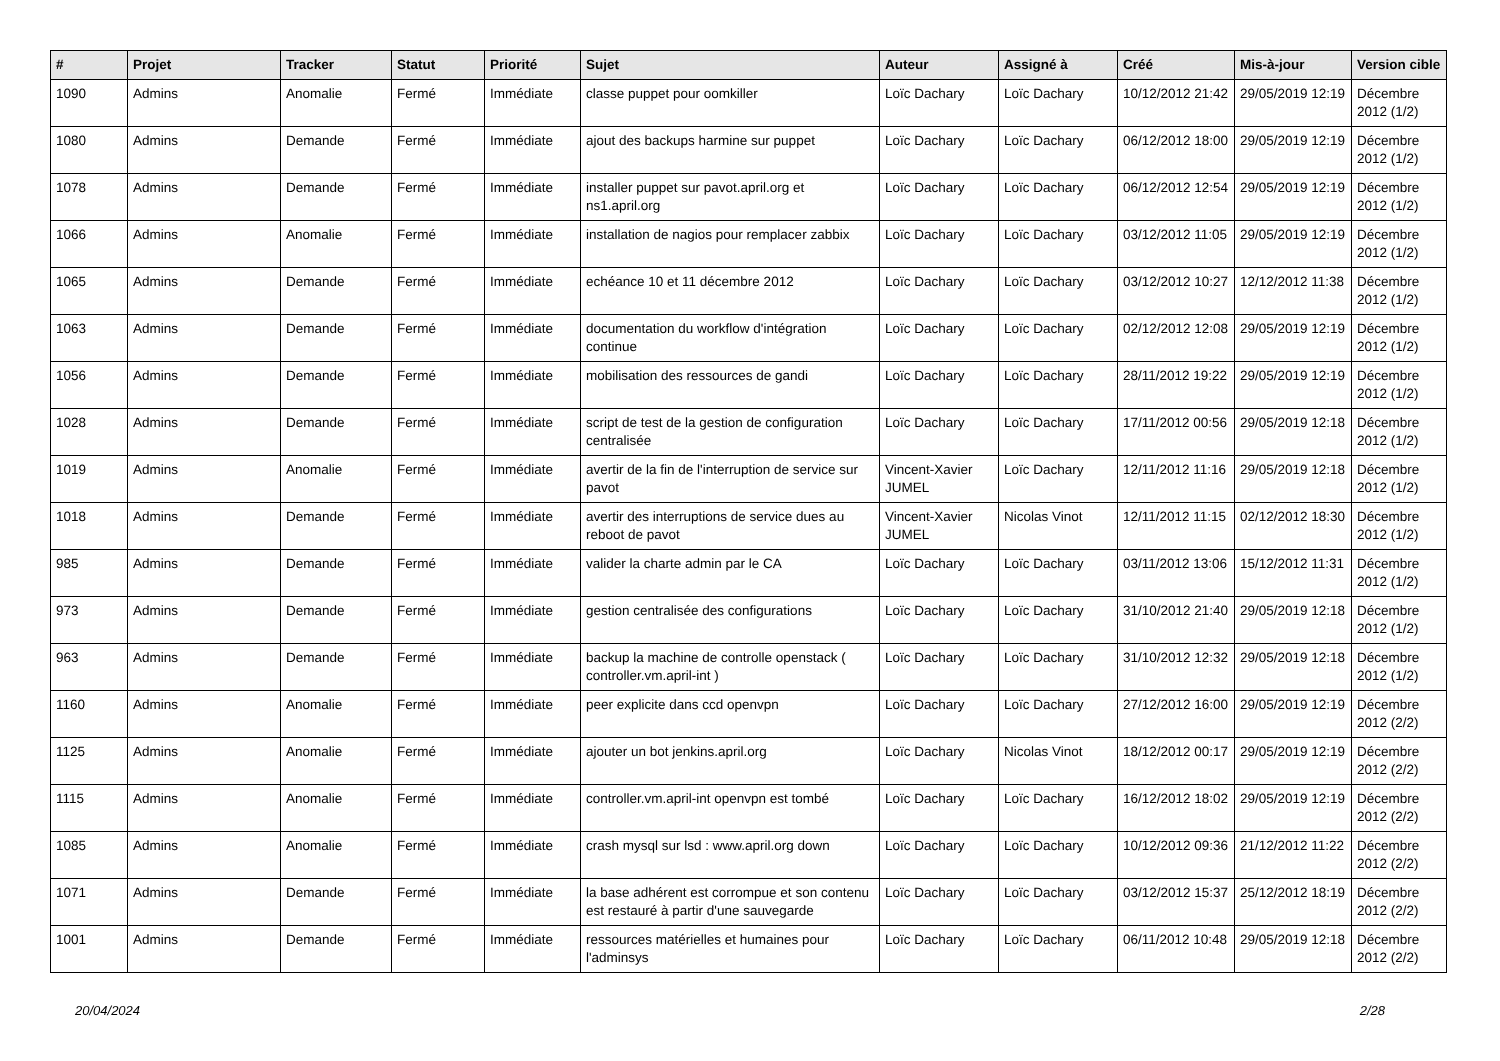| # | Projet | Tracker | Statut | Priorité | Sujet | Auteur | Assigné à | Créé | Mis-à-jour | Version cible |
| --- | --- | --- | --- | --- | --- | --- | --- | --- | --- | --- |
| 1090 | Admins | Anomalie | Fermé | Immédiate | classe puppet pour oomkiller | Loïc Dachary | Loïc Dachary | 10/12/2012 21:42 | 29/05/2019 12:19 | Décembre 2012 (1/2) |
| 1080 | Admins | Demande | Fermé | Immédiate | ajout des backups harmine sur puppet | Loïc Dachary | Loïc Dachary | 06/12/2012 18:00 | 29/05/2019 12:19 | Décembre 2012 (1/2) |
| 1078 | Admins | Demande | Fermé | Immédiate | installer puppet sur pavot.april.org et ns1.april.org | Loïc Dachary | Loïc Dachary | 06/12/2012 12:54 | 29/05/2019 12:19 | Décembre 2012 (1/2) |
| 1066 | Admins | Anomalie | Fermé | Immédiate | installation de nagios pour remplacer zabbix | Loïc Dachary | Loïc Dachary | 03/12/2012 11:05 | 29/05/2019 12:19 | Décembre 2012 (1/2) |
| 1065 | Admins | Demande | Fermé | Immédiate | echéance 10 et 11 décembre 2012 | Loïc Dachary | Loïc Dachary | 03/12/2012 10:27 | 12/12/2012 11:38 | Décembre 2012 (1/2) |
| 1063 | Admins | Demande | Fermé | Immédiate | documentation du workflow d'intégration continue | Loïc Dachary | Loïc Dachary | 02/12/2012 12:08 | 29/05/2019 12:19 | Décembre 2012 (1/2) |
| 1056 | Admins | Demande | Fermé | Immédiate | mobilisation des ressources de gandi | Loïc Dachary | Loïc Dachary | 28/11/2012 19:22 | 29/05/2019 12:19 | Décembre 2012 (1/2) |
| 1028 | Admins | Demande | Fermé | Immédiate | script de test de la gestion de configuration centralisée | Loïc Dachary | Loïc Dachary | 17/11/2012 00:56 | 29/05/2019 12:18 | Décembre 2012 (1/2) |
| 1019 | Admins | Anomalie | Fermé | Immédiate | avertir de la fin de l'interruption de service sur pavot | Vincent-Xavier JUMEL | Loïc Dachary | 12/11/2012 11:16 | 29/05/2019 12:18 | Décembre 2012 (1/2) |
| 1018 | Admins | Demande | Fermé | Immédiate | avertir des interruptions de service dues au reboot de pavot | Vincent-Xavier JUMEL | Nicolas Vinot | 12/11/2012 11:15 | 02/12/2012 18:30 | Décembre 2012 (1/2) |
| 985 | Admins | Demande | Fermé | Immédiate | valider la charte admin par le CA | Loïc Dachary | Loïc Dachary | 03/11/2012 13:06 | 15/12/2012 11:31 | Décembre 2012 (1/2) |
| 973 | Admins | Demande | Fermé | Immédiate | gestion centralisée des configurations | Loïc Dachary | Loïc Dachary | 31/10/2012 21:40 | 29/05/2019 12:18 | Décembre 2012 (1/2) |
| 963 | Admins | Demande | Fermé | Immédiate | backup la machine de controlle openstack ( controller.vm.april-int ) | Loïc Dachary | Loïc Dachary | 31/10/2012 12:32 | 29/05/2019 12:18 | Décembre 2012 (1/2) |
| 1160 | Admins | Anomalie | Fermé | Immédiate | peer explicite dans ccd openvpn | Loïc Dachary | Loïc Dachary | 27/12/2012 16:00 | 29/05/2019 12:19 | Décembre 2012 (2/2) |
| 1125 | Admins | Anomalie | Fermé | Immédiate | ajouter un bot jenkins.april.org | Loïc Dachary | Nicolas Vinot | 18/12/2012 00:17 | 29/05/2019 12:19 | Décembre 2012 (2/2) |
| 1115 | Admins | Anomalie | Fermé | Immédiate | controller.vm.april-int openvpn est tombé | Loïc Dachary | Loïc Dachary | 16/12/2012 18:02 | 29/05/2019 12:19 | Décembre 2012 (2/2) |
| 1085 | Admins | Anomalie | Fermé | Immédiate | crash mysql sur lsd : www.april.org down | Loïc Dachary | Loïc Dachary | 10/12/2012 09:36 | 21/12/2012 11:22 | Décembre 2012 (2/2) |
| 1071 | Admins | Demande | Fermé | Immédiate | la base adhérent est corrompue et son contenu est restauré à partir d'une sauvegarde | Loïc Dachary | Loïc Dachary | 03/12/2012 15:37 | 25/12/2012 18:19 | Décembre 2012 (2/2) |
| 1001 | Admins | Demande | Fermé | Immédiate | ressources matérielles et humaines pour l'adminsys | Loïc Dachary | Loïc Dachary | 06/11/2012 10:48 | 29/05/2019 12:18 | Décembre 2012 (2/2) |
20/04/2024 2/28